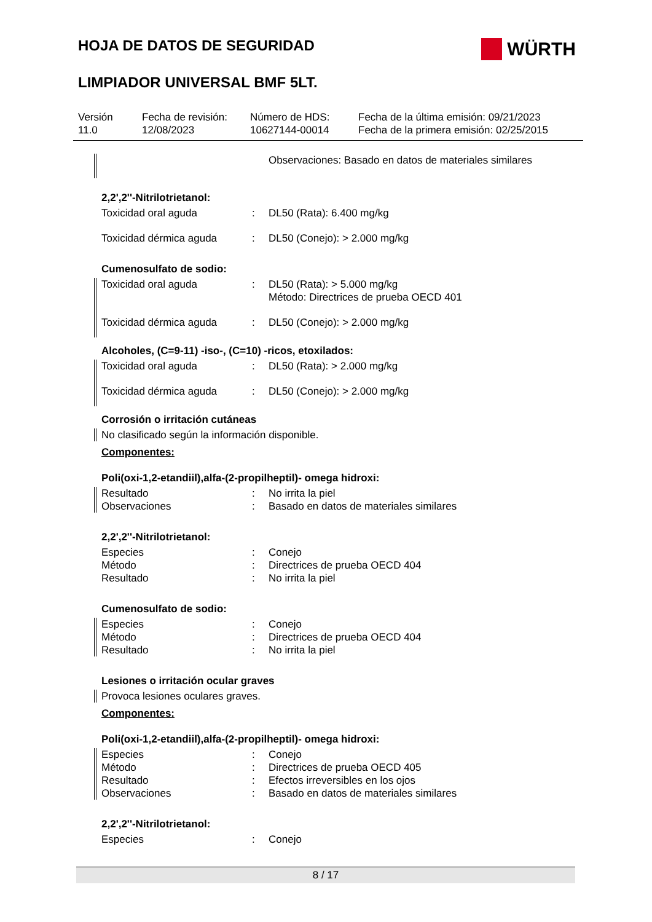HOJA DE DATOS DE SEGURIDAD
WÜRTH
LIMPIADOR UNIVERSAL BMF 5LT.
Versión
11.0
Fecha de revisión:
12/08/2023
Número de HDS:
10627144-00014
Fecha de la última emisión: 09/21/2023
Fecha de la primera emisión: 02/25/2015
Observaciones: Basado en datos de materiales similares
2,2',2''-Nitrilotrietanol:
Toxicidad oral aguda: DL50 (Rata): 6.400 mg/kg
Toxicidad dérmica aguda: DL50 (Conejo): > 2.000 mg/kg
Cumenosulfato de sodio:
Toxicidad oral aguda: DL50 (Rata): > 5.000 mg/kg
Método: Directrices de prueba OECD 401
Toxicidad dérmica aguda: DL50 (Conejo): > 2.000 mg/kg
Alcoholes, (C=9-11) -iso-, (C=10) -ricos, etoxilados:
Toxicidad oral aguda: DL50 (Rata): > 2.000 mg/kg
Toxicidad dérmica aguda: DL50 (Conejo): > 2.000 mg/kg
Corrosión o irritación cutáneas
No clasificado según la información disponible.
Componentes:
Poli(oxi-1,2-etandiil),alfa-(2-propilheptil)- omega hidroxi:
Resultado: No irrita la piel
Observaciones: Basado en datos de materiales similares
2,2',2''-Nitrilotrietanol:
Especies: Conejo
Método: Directrices de prueba OECD 404
Resultado: No irrita la piel
Cumenosulfato de sodio:
Especies: Conejo
Método: Directrices de prueba OECD 404
Resultado: No irrita la piel
Lesiones o irritación ocular graves
Provoca lesiones oculares graves.
Componentes:
Poli(oxi-1,2-etandiil),alfa-(2-propilheptil)- omega hidroxi:
Especies: Conejo
Método: Directrices de prueba OECD 405
Resultado: Efectos irreversibles en los ojos
Observaciones: Basado en datos de materiales similares
2,2',2''-Nitrilotrietanol:
Especies: Conejo
8 / 17